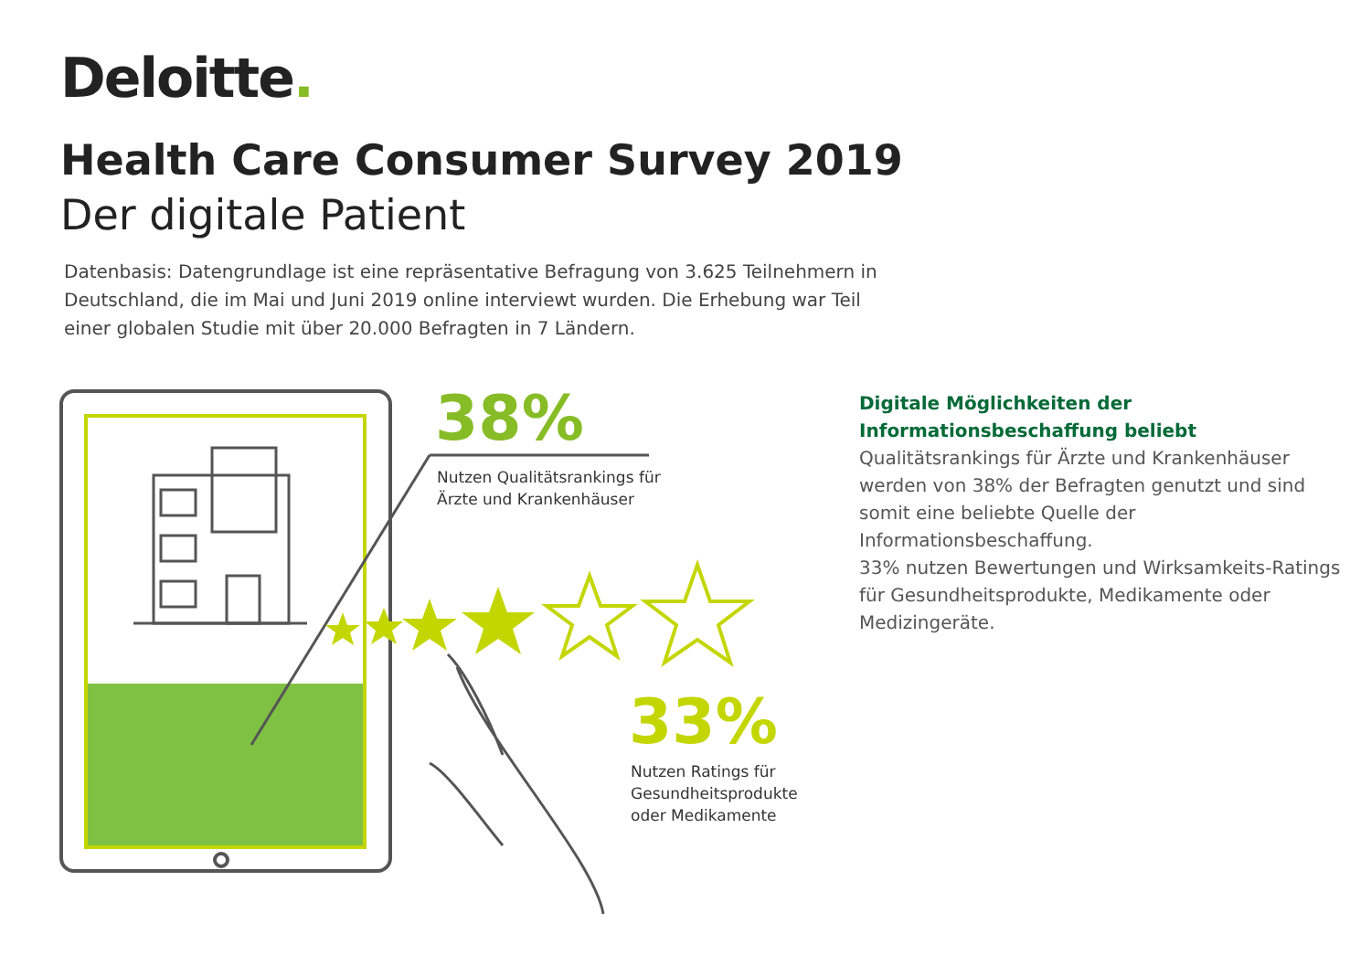Deloitte.
Health Care Consumer Survey 2019
Der digitale Patient
Datenbasis: Datengrundlage ist eine repräsentative Befragung von 3.625 Teilnehmern in Deutschland, die im Mai und Juni 2019 online interviewt wurden. Die Erhebung war Teil einer globalen Studie mit über 20.000 Befragten in 7 Ländern.
38%
Nutzen Qualitätsrankings für
Ärzte und Krankenhäuser
33%
Nutzen Ratings für
Gesundheitsprodukte
oder Medikamente
Digitale Möglichkeiten der
Informationsbeschaffung beliebt
Qualitätsrankings für Ärzte und Krankenhäuser werden von 38% der Befragten genutzt und sind somit eine beliebte Quelle der Informationsbeschaffung.
33% nutzen Bewertungen und Wirksamkeits-Ratings für Gesundheitsprodukte, Medikamente oder Medizingeräte.